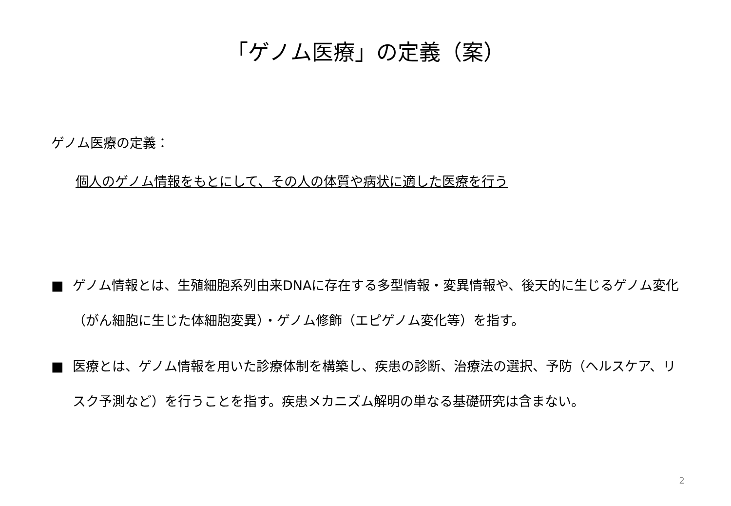「ゲノム医療」の定義（案）
ゲノム医療の定義：
個人のゲノム情報をもとにして、その人の体質や病状に適した医療を行う
■ ゲノム情報とは、生殖細胞系列由来DNAに存在する多型情報・変異情報や、後天的に生じるゲノム変化（がん細胞に生じた体細胞変異）・ゲノム修飾（エピゲノム変化等）を指す。
■ 医療とは、ゲノム情報を用いた診療体制を構築し、疾患の診断、治療法の選択、予防（ヘルスケア、リスク予測など）を行うことを指す。疾患メカニズム解明の単なる基礎研究は含まない。
2